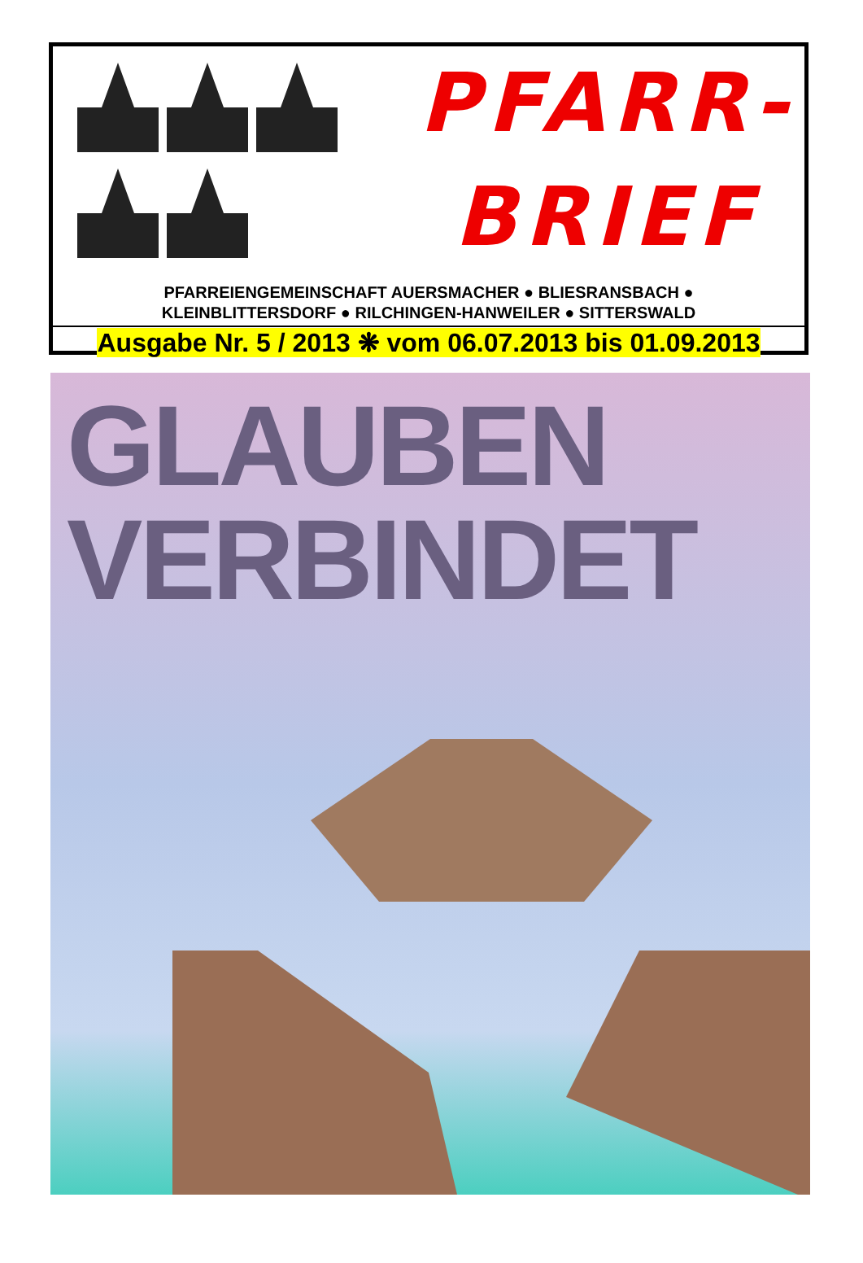PFARR-
BRIEF
PFARREIENGEMEINSCHAFT AUERSMACHER ● BLIESRANSBACH ●
KLEINBLITTERSDORF ● RILCHINGEN-HANWEILER ● SITTERSWALD
Ausgabe Nr. 5 / 2013 ❋ vom 06.07.2013 bis 01.09.2013
GLAUBEN
VERBINDET